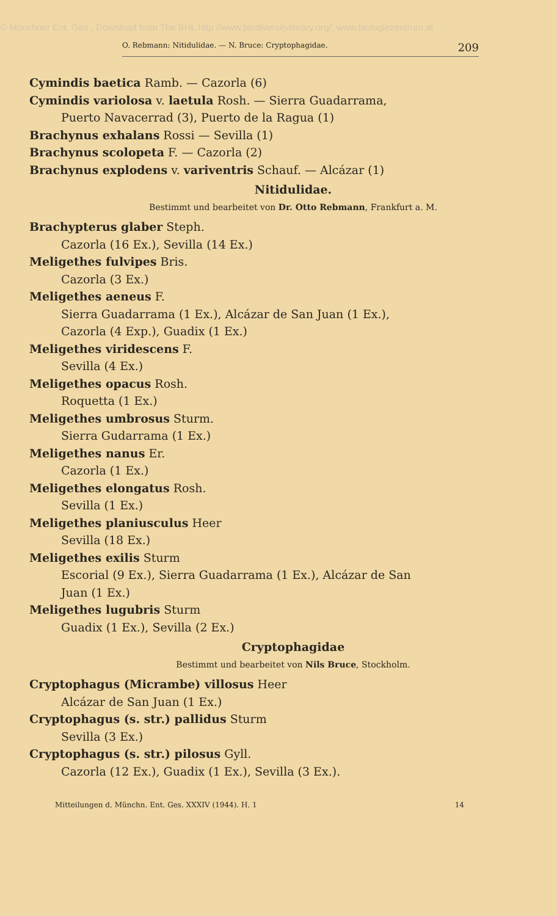© Münchner Ent. Ges., Download from The BHL http://www.biodiversitylibrary.org/; www.biologiezentrum.at
O. Rebmann: Nitidulidae. — N. Bruce: Cryptophagidae. 209
Cymindis baetica Ramb. — Cazorla (6)
Cymindis variolosa v. laetula Rosh. — Sierra Guadarrama,
Puerto Navacerrad (3), Puerto de la Ragua (1)
Brachynus exhalans Rossi — Sevilla (1)
Brachynus scolopeta F. — Cazorla (2)
Brachynus explodens v. variventris Schauf. — Alcázar (1)
Nitidulidae.
Bestimmt und bearbeitet von Dr. Otto Rebmann, Frankfurt a. M.
Brachypterus glaber Steph.
Cazorla (16 Ex.), Sevilla (14 Ex.)
Meligethes fulvipes Bris.
Cazorla (3 Ex.)
Meligethes aeneus F.
Sierra Guadarrama (1 Ex.), Alcázar de San Juan (1 Ex.),
Cazorla (4 Exp.), Guadix (1 Ex.)
Meligethes viridescens F.
Sevilla (4 Ex.)
Meligethes opacus Rosh.
Roquetta (1 Ex.)
Meligethes umbrosus Sturm.
Sierra Gudarrama (1 Ex.)
Meligethes nanus Er.
Cazorla (1 Ex.)
Meligethes elongatus Rosh.
Sevilla (1 Ex.)
Meligethes planiusculus Heer
Sevilla (18 Ex.)
Meligethes exilis Sturm
Escorial (9 Ex.), Sierra Guadarrama (1 Ex.), Alcázar de San
Juan (1 Ex.)
Meligethes lugubris Sturm
Guadix (1 Ex.), Sevilla (2 Ex.)
Cryptophagidae
Bestimmt und bearbeitet von Nils Bruce, Stockholm.
Cryptophagus (Micrambe) villosus Heer
Alcázar de San Juan (1 Ex.)
Cryptophagus (s. str.) pallidus Sturm
Sevilla (3 Ex.)
Cryptophagus (s. str.) pilosus Gyll.
Cazorla (12 Ex.), Guadix (1 Ex.), Sevilla (3 Ex.).
Mitteilungen d. Münchn. Ent. Ges. XXXIV (1944). H. 1 14